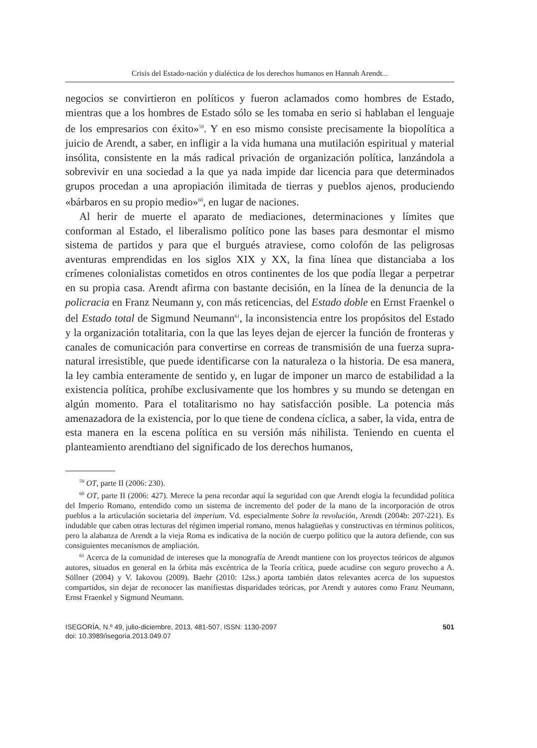Crisis del Estado-nación y dialéctica de los derechos humanos en Hannah Arendt...
negocios se convirtieron en políticos y fueron aclamados como hombres de Estado, mientras que a los hombres de Estado sólo se les tomaba en serio si hablaban el lenguaje de los empresarios con éxito»<sup>59</sup>. Y en eso mismo consiste precisamente la biopolítica a juicio de Arendt, a saber, en infligir a la vida humana una mutilación espiritual y material insólita, consistente en la más radical privación de organización política, lanzándola a sobrevivir en una sociedad a la que ya nada impide dar licencia para que determinados grupos procedan a una apropiación ilimitada de tierras y pueblos ajenos, produciendo «bárbaros en su propio medio»<sup>60</sup>, en lugar de naciones.
Al herir de muerte el aparato de mediaciones, determinaciones y límites que conforman al Estado, el liberalismo político pone las bases para desmontar el mismo sistema de partidos y para que el burgués atraviese, como colofón de las peligrosas aventuras emprendidas en los siglos XIX y XX, la fina línea que distanciaba a los crímenes colonialistas cometidos en otros continentes de los que podía llegar a perpetrar en su propia casa. Arendt afirma con bastante decisión, en la línea de la denuncia de la policracia en Franz Neumann y, con más reticencias, del Estado doble en Ernst Fraenkel o del Estado total de Sigmund Neumann<sup>61</sup>, la inconsistencia entre los propósitos del Estado y la organización totalitaria, con la que las leyes dejan de ejercer la función de fronteras y canales de comunicación para convertirse en correas de transmisión de una fuerza supra-natural irresistible, que puede identificarse con la naturaleza o la historia. De esa manera, la ley cambia enteramente de sentido y, en lugar de imponer un marco de estabilidad a la existencia política, prohíbe exclusivamente que los hombres y su mundo se detengan en algún momento. Para el totalitarismo no hay satisfacción posible. La potencia más amenazadora de la existencia, por lo que tiene de condena cíclica, a saber, la vida, entra de esta manera en la escena política en su versión más nihilista. Teniendo en cuenta el planteamiento arendtiano del significado de los derechos humanos,
<sup>59</sup> OT, parte II (2006: 230).
<sup>60</sup> OT, parte II (2006: 427). Merece la pena recordar aquí la seguridad con que Arendt elogia la fecundidad política del Imperio Romano, entendido como un sistema de incremento del poder de la mano de la incorporación de otros pueblos a la articulación societaria del imperium. Vd. especialmente Sobre la revolución, Arendt (2004b: 207-221). Es indudable que caben otras lecturas del régimen imperial romano, menos halagüeñas y constructivas en términos políticos, pero la alabanza de Arendt a la vieja Roma es indicativa de la noción de cuerpo político que la autora defiende, con sus consiguientes mecanismos de ampliación.
<sup>61</sup> Acerca de la comunidad de intereses que la monografía de Arendt mantiene con los proyectos teóricos de algunos autores, situados en general en la órbita más excéntrica de la Teoría crítica, puede acudirse con seguro provecho a A. Söllner (2004) y V. Iakovou (2009). Baehr (2010: 12ss.) aporta también datos relevantes acerca de los supuestos compartidos, sin dejar de reconocer las manifiestas disparidades teóricas, por Arendt y autores como Franz Neumann, Ernst Fraenkel y Sigmund Neumann.
ISEGORÍA, N.º 49, julio-diciembre, 2013, 481-507, ISSN: 1130-2097
doi: 10.3989/isegoria.2013.049.07
501